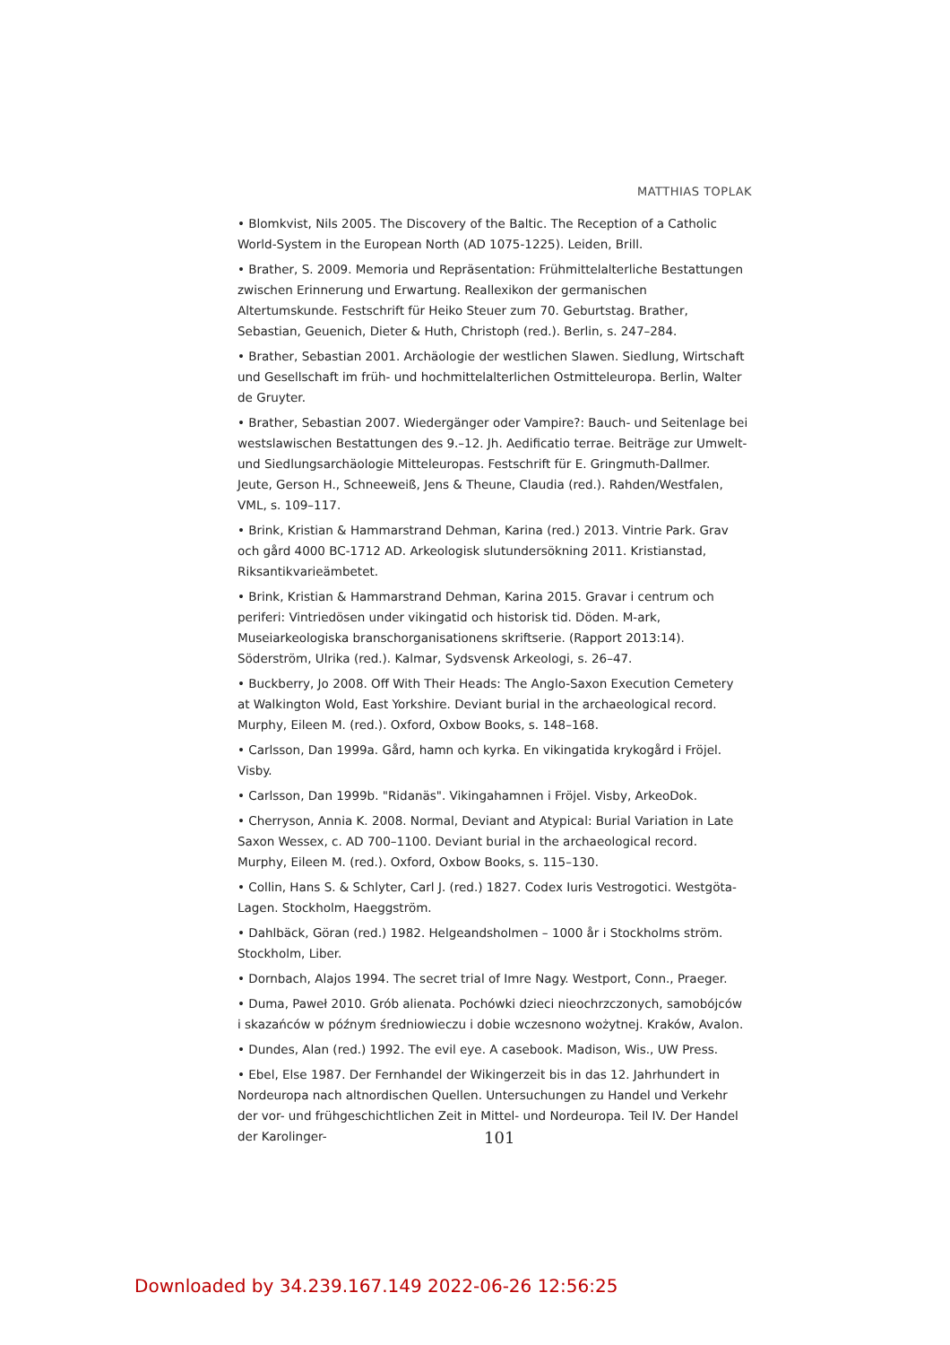MATTHIAS TOPLAK
• Blomkvist, Nils 2005. The Discovery of the Baltic. The Reception of a Catholic World-System in the European North (AD 1075-1225). Leiden, Brill.
• Brather, S. 2009. Memoria und Repräsentation: Frühmittelalterliche Bestattungen zwischen Erinnerung und Erwartung. Reallexikon der germanischen Altertumskunde. Festschrift für Heiko Steuer zum 70. Geburtstag. Brather, Sebastian, Geuenich, Dieter & Huth, Christoph (red.). Berlin, s. 247–284.
• Brather, Sebastian 2001. Archäologie der westlichen Slawen. Siedlung, Wirtschaft und Gesellschaft im früh- und hochmittelalterlichen Ostmitteleuropa. Berlin, Walter de Gruyter.
• Brather, Sebastian 2007. Wiedergänger oder Vampire?: Bauch- und Seitenlage bei westslawischen Bestattungen des 9.–12. Jh. Aedificatio terrae. Beiträge zur Umwelt- und Siedlungsarchäologie Mitteleuropas. Festschrift für E. Gringmuth-Dallmer. Jeute, Gerson H., Schneeweiß, Jens & Theune, Claudia (red.). Rahden/Westfalen, VML, s. 109–117.
• Brink, Kristian & Hammarstrand Dehman, Karina (red.) 2013. Vintrie Park. Grav och gård 4000 BC-1712 AD. Arkeologisk slutundersökning 2011. Kristianstad, Riksantikvarieämbetet.
• Brink, Kristian & Hammarstrand Dehman, Karina 2015. Gravar i centrum och periferi: Vintriedösen under vikingatid och historisk tid. Döden. M-ark, Museiarkeologiska branschorganisationens skriftserie. (Rapport 2013:14). Söderström, Ulrika (red.). Kalmar, Sydsvensk Arkeologi, s. 26–47.
• Buckberry, Jo 2008. Off With Their Heads: The Anglo-Saxon Execution Cemetery at Walkington Wold, East Yorkshire. Deviant burial in the archaeological record. Murphy, Eileen M. (red.). Oxford, Oxbow Books, s. 148–168.
• Carlsson, Dan 1999a. Gård, hamn och kyrka. En vikingatida krykogård i Fröjel. Visby.
• Carlsson, Dan 1999b. "Ridanäs". Vikingahamnen i Fröjel. Visby, ArkeoDok.
• Cherryson, Annia K. 2008. Normal, Deviant and Atypical: Burial Variation in Late Saxon Wessex, c. AD 700–1100. Deviant burial in the archaeological record. Murphy, Eileen M. (red.). Oxford, Oxbow Books, s. 115–130.
• Collin, Hans S. & Schlyter, Carl J. (red.) 1827. Codex Iuris Vestrogotici. Westgöta-Lagen. Stockholm, Haeggström.
• Dahlbäck, Göran (red.) 1982. Helgeandsholmen – 1000 år i Stockholms ström. Stockholm, Liber.
• Dornbach, Alajos 1994. The secret trial of Imre Nagy. Westport, Conn., Praeger.
• Duma, Paweł 2010. Grób alienata. Pochówki dzieci nieochrzczonych, samobójców i skazańców w późnym średniowieczu i dobie wczesnono wożytnej. Kraków, Avalon.
• Dundes, Alan (red.) 1992. The evil eye. A casebook. Madison, Wis., UW Press.
• Ebel, Else 1987. Der Fernhandel der Wikingerzeit bis in das 12. Jahrhundert in Nordeuropa nach altnordischen Quellen. Untersuchungen zu Handel und Verkehr der vor- und frühgeschichtlichen Zeit in Mittel- und Nordeuropa. Teil IV. Der Handel der Karolinger-
101
Downloaded by 34.239.167.149 2022-06-26 12:56:25